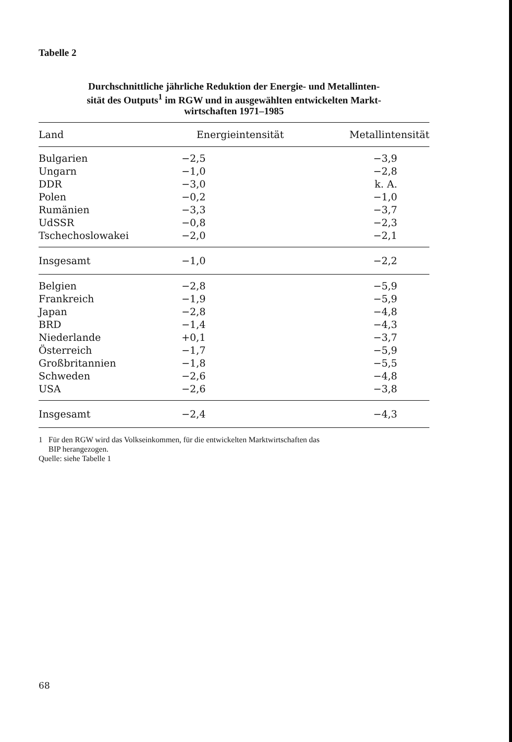Tabelle 2
Durchschnittliche jährliche Reduktion der Energie- und Metallinten-
sität des Outputs<sup>1</sup> im RGW und in ausgewählten entwickelten Markt-
wirtschaften 1971–1985
| Land | Energieintensität | Metallintensität |
| --- | --- | --- |
| Bulgarien | −2,5 | −3,9 |
| Ungarn | −1,0 | −2,8 |
| DDR | −3,0 | k. A. |
| Polen | −0,2 | −1,0 |
| Rumänien | −3,3 | −3,7 |
| UdSSR | −0,8 | −2,3 |
| Tschechoslowakei | −2,0 | −2,1 |
| Insgesamt | −1,0 | −2,2 |
| Belgien | −2,8 | −5,9 |
| Frankreich | −1,9 | −5,9 |
| Japan | −2,8 | −4,8 |
| BRD | −1,4 | −4,3 |
| Niederlande | +0,1 | −3,7 |
| Österreich | −1,7 | −5,9 |
| Großbritannien | −1,8 | −5,5 |
| Schweden | −2,6 | −4,8 |
| USA | −2,6 | −3,8 |
| Insgesamt | −2,4 | −4,3 |
1 Für den RGW wird das Volkseinkommen, für die entwickelten Marktwirtschaften das
BIP herangezogen.
Quelle: siehe Tabelle 1
68